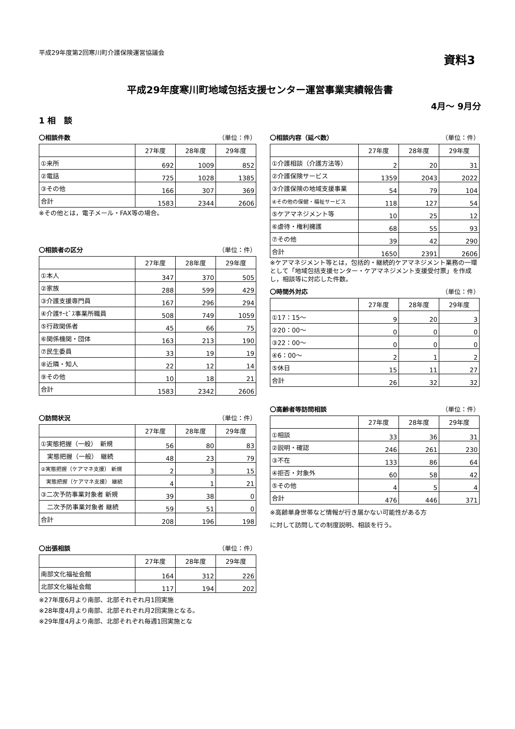平成29年度第2回寒川町介護保険運営協議会 資料3
平成29年度寒川町地域包括支援センター運営事業実績報告書
4月～ 9月分
1 相　談
〇相談件数 （単位：件）
| | 27年度 | 28年度 | 29年度 |
| ①来所 | 692 | 1009 | 852 |
| ②電話 | 725 | 1028 | 1385 |
| ③その他 | 166 | 307 | 369 |
| 合計 | 1583 | 2344 | 2606 |
※その他とは，電子メール・FAX等の場合。
〇相談者の区分 （単位：件）
| | 27年度 | 28年度 | 29年度 |
| ①本人 | 347 | 370 | 505 |
| ②家族 | 288 | 599 | 429 |
| ③介護支援専門員 | 167 | 296 | 294 |
| ④介護ｻｰﾋﾞｽ事業所職員 | 508 | 749 | 1059 |
| ⑤行政関係者 | 45 | 66 | 75 |
| ⑥関係機関・団体 | 163 | 213 | 190 |
| ⑦民生委員 | 33 | 19 | 19 |
| ⑧近隣・知人 | 22 | 12 | 14 |
| ⑨その他 | 10 | 18 | 21 |
| 合計 | 1583 | 2342 | 2606 |
〇訪問状況 （単位：件）
| | 27年度 | 28年度 | 29年度 |
| ①実態把握（一般） 新規 | 56 | 80 | 83 |
| 実態把握（一般） 継続 | 48 | 23 | 79 |
| ②実態把握（ケアマネ支援） 新規 | 2 | 3 | 15 |
| 実態把握（ケアマネ支援） 継続 | 4 | 1 | 21 |
| ③二次予防事業対象者 新規 | 39 | 38 | 0 |
| 二次予防事業対象者 継続 | 59 | 51 | 0 |
| 合計 | 208 | 196 | 198 |
〇出張相談 （単位：件）
| | 27年度 | 28年度 | 29年度 |
| 南部文化福祉会館 | 164 | 312 | 226 |
| 北部文化福祉会館 | 117 | 194 | 202 |
※27年度6月より南部、北部それぞれ月1回実施
※28年度4月より南部、北部それぞれ月2回実施となる。
※29年度4月より南部、北部それぞれ毎週1回実施とな
〇相談内容（延べ数） （単位：件）
| | 27年度 | 28年度 | 29年度 |
| ①介護相談（介護方法等） | 2 | 20 | 31 |
| ②介護保険サービス | 1359 | 2043 | 2022 |
| ③介護保険の地域支援事業 | 54 | 79 | 104 |
| ④その他の保健・福祉サービス | 118 | 127 | 54 |
| ⑤ケアマネジメント等 | 10 | 25 | 12 |
| ⑥虐待・権利擁護 | 68 | 55 | 93 |
| ⑦その他 | 39 | 42 | 290 |
| 合計 | 1650 | 2391 | 2606 |
※ケアマネジメント等とは，包括的・継続的ケアマネジメント業務の一環として「地域包括支援センター・ケアマネジメント支援受付票」を作成し，相談等に対応した件数。
〇時間外対応 （単位：件）
| | 27年度 | 28年度 | 29年度 |
| ①17：15～ | 9 | 20 | 3 |
| ②20：00～ | 0 | 0 | 0 |
| ③22：00～ | 0 | 0 | 0 |
| ④6：00～ | 2 | 1 | 2 |
| ⑤休日 | 15 | 11 | 27 |
| 合計 | 26 | 32 | 32 |
〇高齢者等訪問相談 （単位：件）
| | 27年度 | 28年度 | 29年度 |
| ①相談 | 33 | 36 | 31 |
| ②説明・確認 | 246 | 261 | 230 |
| ③不在 | 133 | 86 | 64 |
| ④拒否・対象外 | 60 | 58 | 42 |
| ⑤その他 | 4 | 5 | 4 |
| 合計 | 476 | 446 | 371 |
※高齢単身世帯など情報が行き届かない可能性がある方
に対して訪問しての制度説明、相談を行う。